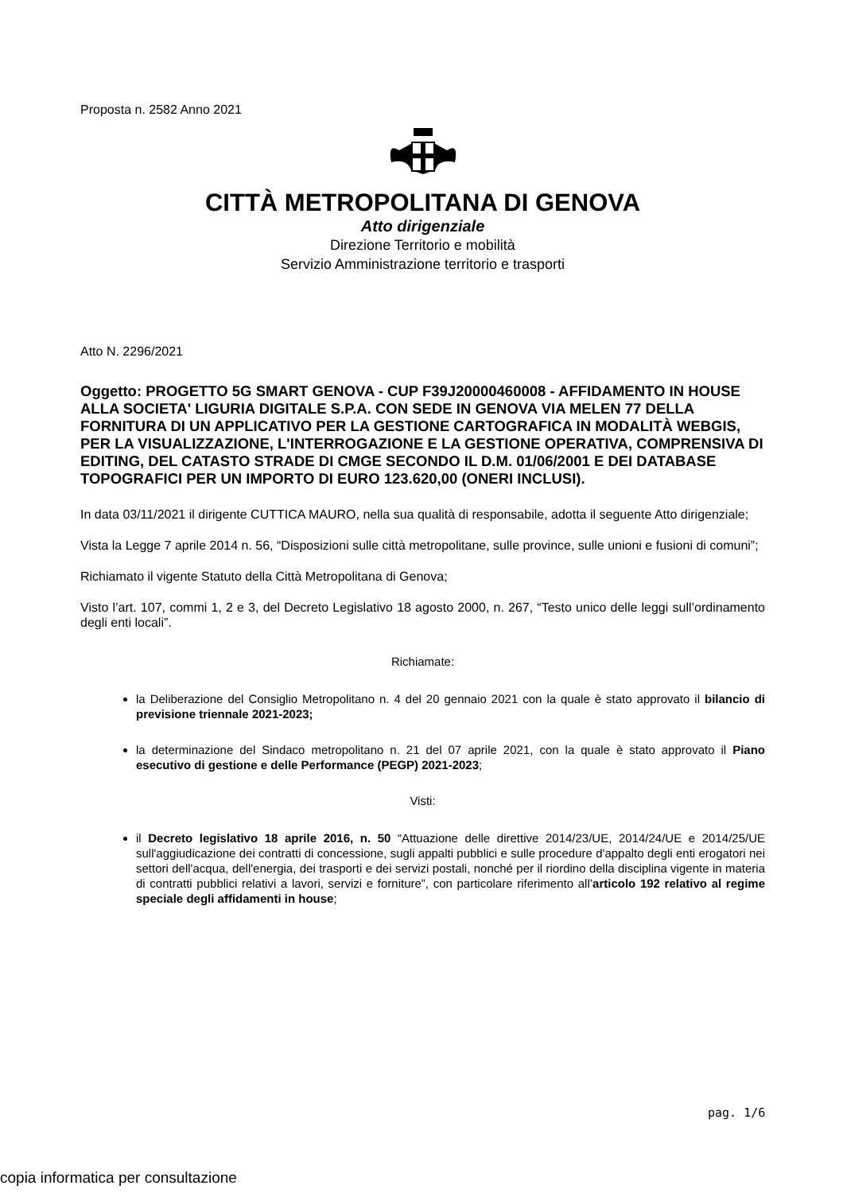Proposta n. 2582 Anno 2021
CITTÀ METROPOLITANA DI GENOVA
Atto dirigenziale
Direzione Territorio e mobilità
Servizio Amministrazione territorio e trasporti
Atto N. 2296/2021
Oggetto: PROGETTO 5G SMART GENOVA - CUP F39J20000460008 - AFFIDAMENTO IN HOUSE ALLA SOCIETA' LIGURIA DIGITALE S.P.A. CON SEDE IN GENOVA VIA MELEN 77 DELLA FORNITURA DI UN APPLICATIVO PER LA GESTIONE CARTOGRAFICA IN MODALITÀ WEBGIS, PER LA VISUALIZZAZIONE, L'INTERROGAZIONE E LA GESTIONE OPERATIVA, COMPRENSIVA DI EDITING, DEL CATASTO STRADE DI CMGE SECONDO IL D.M. 01/06/2001 E DEI DATABASE TOPOGRAFICI PER UN IMPORTO DI EURO 123.620,00 (ONERI INCLUSI).
In data 03/11/2021 il dirigente CUTTICA MAURO, nella sua qualità di responsabile, adotta il seguente Atto dirigenziale;
Vista la Legge 7 aprile 2014 n. 56, “Disposizioni sulle città metropolitane, sulle province, sulle unioni e fusioni di comuni”;
Richiamato il vigente Statuto della Città Metropolitana di Genova;
Visto l’art. 107, commi 1, 2 e 3, del Decreto Legislativo 18 agosto 2000, n. 267, “Testo unico delle leggi sull’ordinamento degli enti locali”.
Richiamate:
la Deliberazione del Consiglio Metropolitano n. 4 del 20 gennaio 2021 con la quale è stato approvato il bilancio di previsione triennale 2021-2023;
la determinazione del Sindaco metropolitano n. 21 del 07 aprile 2021, con la quale è stato approvato il Piano esecutivo di gestione e delle Performance (PEGP) 2021-2023;
Visti:
il Decreto legislativo 18 aprile 2016, n. 50 “Attuazione delle direttive 2014/23/UE, 2014/24/UE e 2014/25/UE sull'aggiudicazione dei contratti di concessione, sugli appalti pubblici e sulle procedure d'appalto degli enti erogatori nei settori dell'acqua, dell'energia, dei trasporti e dei servizi postali, nonché per il riordino della disciplina vigente in materia di contratti pubblici relativi a lavori, servizi e forniture”, con particolare riferimento all’articolo 192 relativo al regime speciale degli affidamenti in house;
pag. 1/6
copia informatica per consultazione